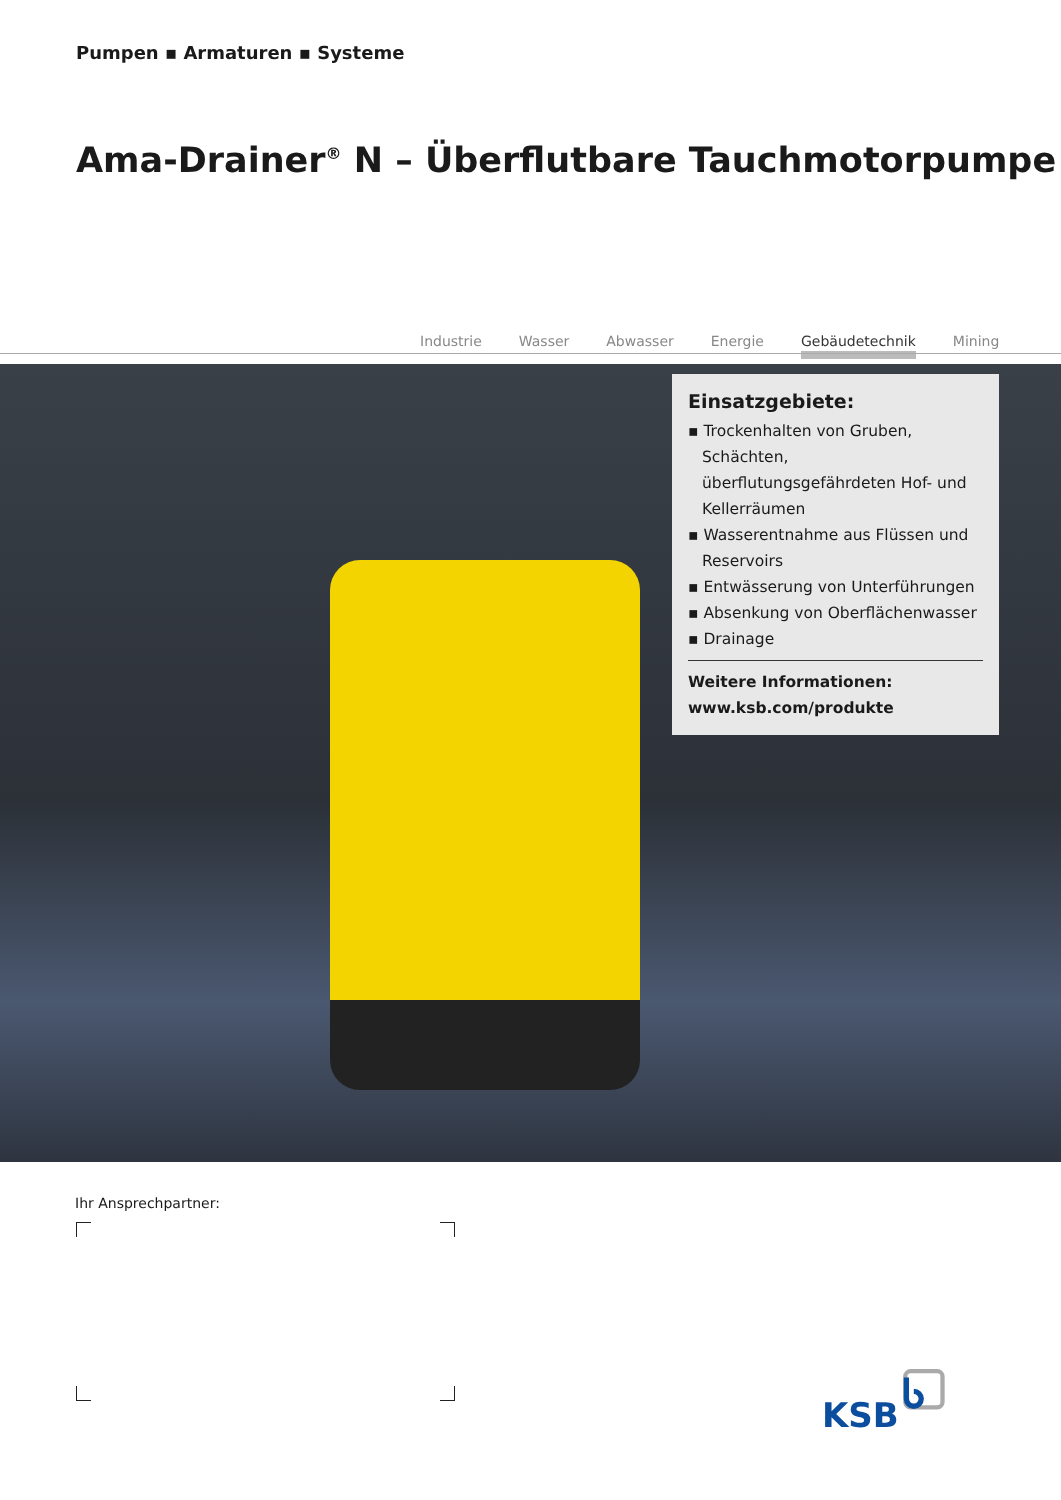Pumpen ▪ Armaturen ▪ Systeme
Ama-Drainer<sup>®</sup> N – Überflutbare Tauchmotorpumpe
Industrie Wasser Abwasser Energie Gebäudetechnik Mining
Einsatzgebiete:
▪ Trockenhalten von Gruben, Schächten, überflutungsgefährdeten Hof- und Kellerräumen
▪ Wasserentnahme aus Flüssen und Reservoirs
▪ Entwässerung von Unterführungen
▪ Absenkung von Oberflächenwasser
▪ Drainage
Weitere Informationen:
www.ksb.com/produkte
Ihr Ansprechpartner:
KSB